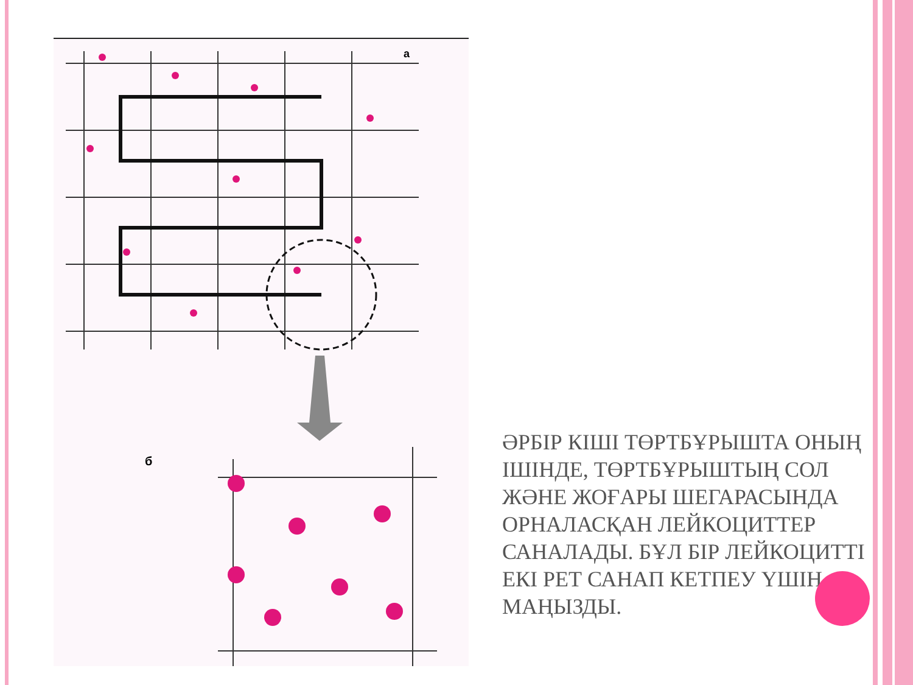а
б
ӘРБІР КІШІ ТӨРТБҰРЫШТА ОНЫҢ ІШІНДЕ, ТӨРТБҰРЫШТЫҢ СОЛ ЖӘНЕ ЖОҒАРЫ ШЕГАРАСЫНДА ОРНАЛАСҚАН ЛЕЙКОЦИТТЕР САНАЛАДЫ. БҰЛ БІР ЛЕЙКОЦИТТІ ЕКІ РЕТ САНАП КЕТПЕУ ҮШІН МАҢЫЗДЫ.